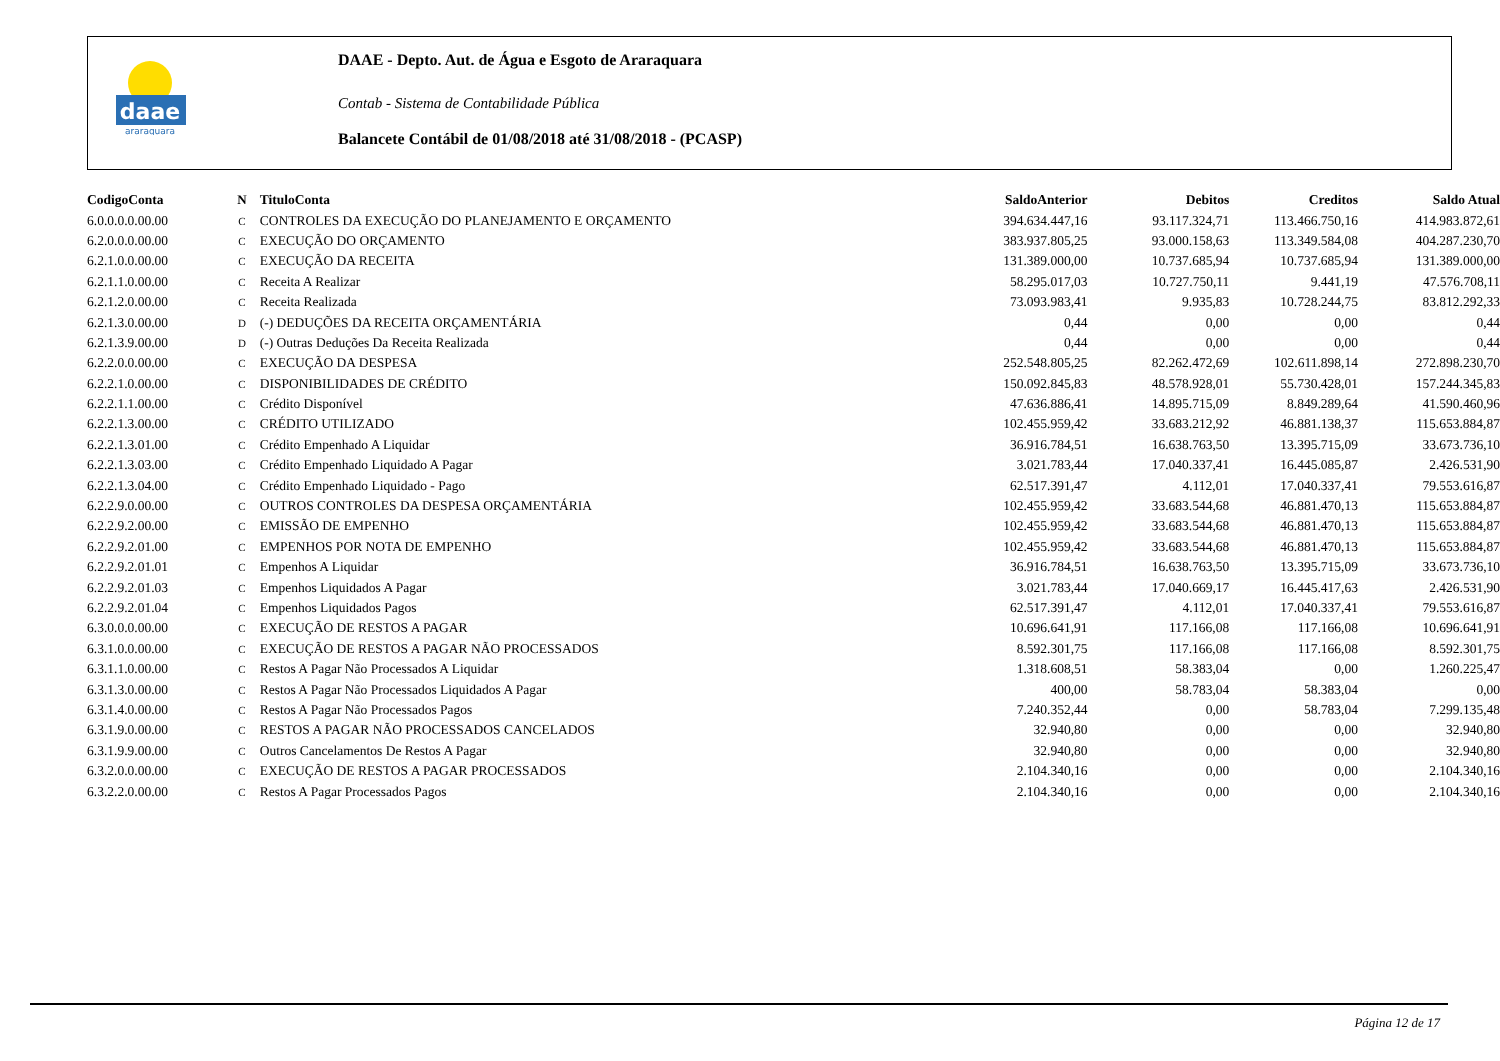daae
araraquara
DAAE - Depto. Aut. de Água e Esgoto de Araraquara
Contab - Sistema de Contabilidade Pública
Balancete Contábil de 01/08/2018 até 31/08/2018 - (PCASP)
| CodigoConta | N | TituloConta | SaldoAnterior | Debitos | Creditos | Saldo Atual |
| --- | --- | --- | --- | --- | --- | --- |
| 6.0.0.0.0.00.00 | C | CONTROLES DA EXECUÇÃO DO PLANEJAMENTO E ORÇAMENTO | 394.634.447,16 | 93.117.324,71 | 113.466.750,16 | 414.983.872,61 |
| 6.2.0.0.0.00.00 | C | EXECUÇÃO DO ORÇAMENTO | 383.937.805,25 | 93.000.158,63 | 113.349.584,08 | 404.287.230,70 |
| 6.2.1.0.0.00.00 | C | EXECUÇÃO DA RECEITA | 131.389.000,00 | 10.737.685,94 | 10.737.685,94 | 131.389.000,00 |
| 6.2.1.1.0.00.00 | C | Receita A Realizar | 58.295.017,03 | 10.727.750,11 | 9.441,19 | 47.576.708,11 |
| 6.2.1.2.0.00.00 | C | Receita Realizada | 73.093.983,41 | 9.935,83 | 10.728.244,75 | 83.812.292,33 |
| 6.2.1.3.0.00.00 | D | (-) DEDUÇÕES DA RECEITA ORÇAMENTÁRIA | 0,44 | 0,00 | 0,00 | 0,44 |
| 6.2.1.3.9.00.00 | D | (-) Outras Deduções Da Receita Realizada | 0,44 | 0,00 | 0,00 | 0,44 |
| 6.2.2.0.0.00.00 | C | EXECUÇÃO DA DESPESA | 252.548.805,25 | 82.262.472,69 | 102.611.898,14 | 272.898.230,70 |
| 6.2.2.1.0.00.00 | C | DISPONIBILIDADES DE CRÉDITO | 150.092.845,83 | 48.578.928,01 | 55.730.428,01 | 157.244.345,83 |
| 6.2.2.1.1.00.00 | C | Crédito Disponível | 47.636.886,41 | 14.895.715,09 | 8.849.289,64 | 41.590.460,96 |
| 6.2.2.1.3.00.00 | C | CRÉDITO UTILIZADO | 102.455.959,42 | 33.683.212,92 | 46.881.138,37 | 115.653.884,87 |
| 6.2.2.1.3.01.00 | C | Crédito Empenhado A Liquidar | 36.916.784,51 | 16.638.763,50 | 13.395.715,09 | 33.673.736,10 |
| 6.2.2.1.3.03.00 | C | Crédito Empenhado Liquidado A Pagar | 3.021.783,44 | 17.040.337,41 | 16.445.085,87 | 2.426.531,90 |
| 6.2.2.1.3.04.00 | C | Crédito Empenhado Liquidado - Pago | 62.517.391,47 | 4.112,01 | 17.040.337,41 | 79.553.616,87 |
| 6.2.2.9.0.00.00 | C | OUTROS CONTROLES DA DESPESA ORÇAMENTÁRIA | 102.455.959,42 | 33.683.544,68 | 46.881.470,13 | 115.653.884,87 |
| 6.2.2.9.2.00.00 | C | EMISSÃO DE EMPENHO | 102.455.959,42 | 33.683.544,68 | 46.881.470,13 | 115.653.884,87 |
| 6.2.2.9.2.01.00 | C | EMPENHOS POR NOTA DE EMPENHO | 102.455.959,42 | 33.683.544,68 | 46.881.470,13 | 115.653.884,87 |
| 6.2.2.9.2.01.01 | C | Empenhos A Liquidar | 36.916.784,51 | 16.638.763,50 | 13.395.715,09 | 33.673.736,10 |
| 6.2.2.9.2.01.03 | C | Empenhos Liquidados A Pagar | 3.021.783,44 | 17.040.669,17 | 16.445.417,63 | 2.426.531,90 |
| 6.2.2.9.2.01.04 | C | Empenhos Liquidados Pagos | 62.517.391,47 | 4.112,01 | 17.040.337,41 | 79.553.616,87 |
| 6.3.0.0.0.00.00 | C | EXECUÇÃO DE RESTOS A PAGAR | 10.696.641,91 | 117.166,08 | 117.166,08 | 10.696.641,91 |
| 6.3.1.0.0.00.00 | C | EXECUÇÃO DE RESTOS A PAGAR NÃO PROCESSADOS | 8.592.301,75 | 117.166,08 | 117.166,08 | 8.592.301,75 |
| 6.3.1.1.0.00.00 | C | Restos A Pagar Não Processados A Liquidar | 1.318.608,51 | 58.383,04 | 0,00 | 1.260.225,47 |
| 6.3.1.3.0.00.00 | C | Restos A Pagar Não Processados Liquidados A Pagar | 400,00 | 58.783,04 | 58.383,04 | 0,00 |
| 6.3.1.4.0.00.00 | C | Restos A Pagar Não Processados Pagos | 7.240.352,44 | 0,00 | 58.783,04 | 7.299.135,48 |
| 6.3.1.9.0.00.00 | C | RESTOS A PAGAR NÃO PROCESSADOS CANCELADOS | 32.940,80 | 0,00 | 0,00 | 32.940,80 |
| 6.3.1.9.9.00.00 | C | Outros Cancelamentos De Restos A Pagar | 32.940,80 | 0,00 | 0,00 | 32.940,80 |
| 6.3.2.0.0.00.00 | C | EXECUÇÃO DE RESTOS A PAGAR PROCESSADOS | 2.104.340,16 | 0,00 | 0,00 | 2.104.340,16 |
| 6.3.2.2.0.00.00 | C | Restos A Pagar Processados Pagos | 2.104.340,16 | 0,00 | 0,00 | 2.104.340,16 |
Página 12 de 17